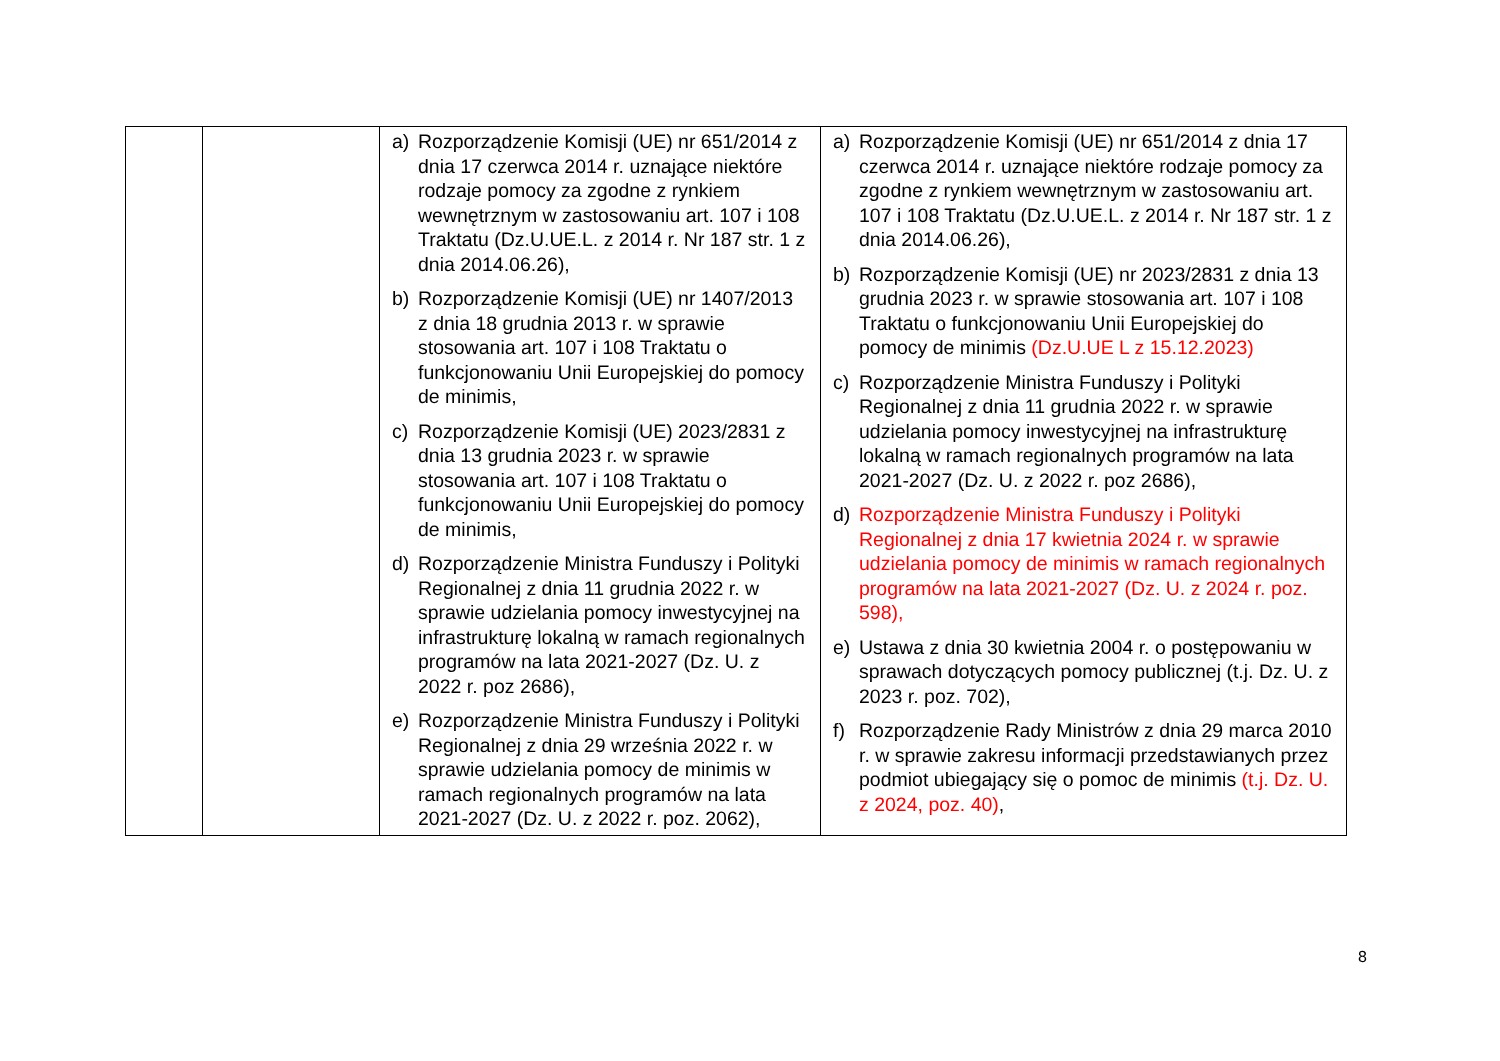| | | a) Rozporządzenie Komisji (UE) nr 651/2014 z dnia 17 czerwca 2014 r. uznające niektóre rodzaje pomocy za zgodne z rynkiem wewnętrznym w zastosowaniu art. 107 i 108 Traktatu (Dz.U.UE.L. z 2014 r. Nr 187 str. 1 z dnia 2014.06.26), b) Rozporządzenie Komisji (UE) nr 1407/2013 z dnia 18 grudnia 2013 r. w sprawie stosowania art. 107 i 108 Traktatu o funkcjonowaniu Unii Europejskiej do pomocy de minimis, c) Rozporządzenie Komisji (UE) 2023/2831 z dnia 13 grudnia 2023 r. w sprawie stosowania art. 107 i 108 Traktatu o funkcjonowaniu Unii Europejskiej do pomocy de minimis, d) Rozporządzenie Ministra Funduszy i Polityki Regionalnej z dnia 11 grudnia 2022 r. w sprawie udzielania pomocy inwestycyjnej na infrastrukturę lokalną w ramach regionalnych programów na lata 2021-2027 (Dz. U. z 2022 r. poz 2686), e) Rozporządzenie Ministra Funduszy i Polityki Regionalnej z dnia 29 września 2022 r. w sprawie udzielania pomocy de minimis w ramach regionalnych programów na lata 2021-2027 (Dz. U. z 2022 r. poz. 2062), | a) Rozporządzenie Komisji (UE) nr 651/2014 z dnia 17 czerwca 2014 r. uznające niektóre rodzaje pomocy za zgodne z rynkiem wewnętrznym w zastosowaniu art. 107 i 108 Traktatu (Dz.U.UE.L. z 2014 r. Nr 187 str. 1 z dnia 2014.06.26), b) Rozporządzenie Komisji (UE) nr 2023/2831 z dnia 13 grudnia 2023 r. w sprawie stosowania art. 107 i 108 Traktatu o funkcjonowaniu Unii Europejskiej do pomocy de minimis (Dz.U.UE L z 15.12.2023) c) Rozporządzenie Ministra Funduszy i Polityki Regionalnej z dnia 11 grudnia 2022 r. w sprawie udzielania pomocy inwestycyjnej na infrastrukturę lokalną w ramach regionalnych programów na lata 2021-2027 (Dz. U. z 2022 r. poz 2686), d) Rozporządzenie Ministra Funduszy i Polityki Regionalnej z dnia 17 kwietnia 2024 r. w sprawie udzielania pomocy de minimis w ramach regionalnych programów na lata 2021-2027 (Dz. U. z 2024 r. poz. 598), e) Ustawa z dnia 30 kwietnia 2004 r. o postępowaniu w sprawach dotyczących pomocy publicznej (t.j. Dz. U. z 2023 r. poz. 702), f) Rozporządzenie Rady Ministrów z dnia 29 marca 2010 r. w sprawie zakresu informacji przedstawianych przez podmiot ubiegający się o pomoc de minimis (t.j. Dz. U. z 2024, poz. 40) , |
8